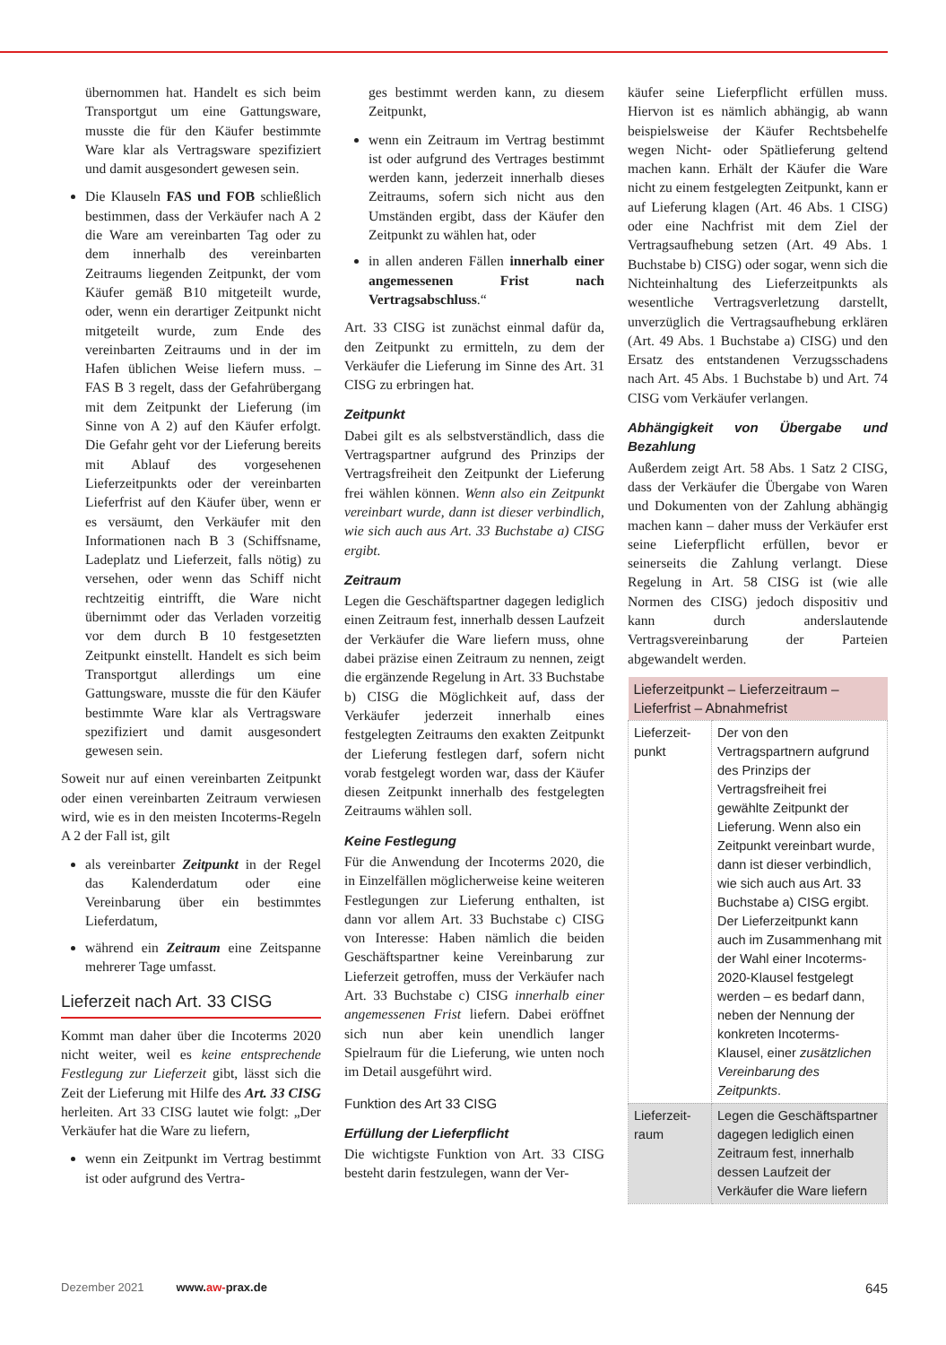übernommen hat. Handelt es sich beim Transportgut um eine Gattungsware, musste die für den Käufer bestimmte Ware klar als Vertragsware spezifiziert und damit ausgesondert gewesen sein.
Die Klauseln FAS und FOB schließlich bestimmen, dass der Verkäufer nach A 2 die Ware am vereinbarten Tag oder zu dem innerhalb des vereinbarten Zeitraums liegenden Zeitpunkt, der vom Käufer gemäß B10 mitgeteilt wurde, oder, wenn ein derartiger Zeitpunkt nicht mitgeteilt wurde, zum Ende des vereinbarten Zeitraums und in der im Hafen üblichen Weise liefern muss. – FAS B 3 regelt, dass der Gefahrübergang mit dem Zeitpunkt der Lieferung (im Sinne von A 2) auf den Käufer erfolgt. Die Gefahr geht vor der Lieferung bereits mit Ablauf des vorgesehenen Lieferzeitpunkts oder der vereinbarten Lieferfrist auf den Käufer über, wenn er es versäumt, den Verkäufer mit den Informationen nach B 3 (Schiffsname, Ladeplatz und Lieferzeit, falls nötig) zu versehen, oder wenn das Schiff nicht rechtzeitig eintrifft, die Ware nicht übernimmt oder das Verladen vorzeitig vor dem durch B 10 festgesetzten Zeitpunkt einstellt. Handelt es sich beim Transportgut allerdings um eine Gattungsware, musste die für den Käufer bestimmte Ware klar als Vertragsware spezifiziert und damit ausgesondert gewesen sein.
Soweit nur auf einen vereinbarten Zeitpunkt oder einen vereinbarten Zeitraum verwiesen wird, wie es in den meisten Incoterms-Regeln A 2 der Fall ist, gilt
als vereinbarter Zeitpunkt in der Regel das Kalenderdatum oder eine Vereinbarung über ein bestimmtes Lieferdatum,
während ein Zeitraum eine Zeitspanne mehrerer Tage umfasst.
Lieferzeit nach Art. 33 CISG
Kommt man daher über die Incoterms 2020 nicht weiter, weil es keine entsprechende Festlegung zur Lieferzeit gibt, lässt sich die Zeit der Lieferung mit Hilfe des Art. 33 CISG herleiten. Art 33 CISG lautet wie folgt: „Der Verkäufer hat die Ware zu liefern,
wenn ein Zeitpunkt im Vertrag bestimmt ist oder aufgrund des Vertra-
ges bestimmt werden kann, zu diesem Zeitpunkt,
wenn ein Zeitraum im Vertrag bestimmt ist oder aufgrund des Vertrages bestimmt werden kann, jederzeit innerhalb dieses Zeitraums, sofern sich nicht aus den Umständen ergibt, dass der Käufer den Zeitpunkt zu wählen hat, oder
in allen anderen Fällen innerhalb einer angemessenen Frist nach Vertragsabschluss.“
Art. 33 CISG ist zunächst einmal dafür da, den Zeitpunkt zu ermitteln, zu dem der Verkäufer die Lieferung im Sinne des Art. 31 CISG zu erbringen hat.
Zeitpunkt
Dabei gilt es als selbstverständlich, dass die Vertragspartner aufgrund des Prinzips der Vertragsfreiheit den Zeitpunkt der Lieferung frei wählen können. Wenn also ein Zeitpunkt vereinbart wurde, dann ist dieser verbindlich, wie sich auch aus Art. 33 Buchstabe a) CISG ergibt.
Zeitraum
Legen die Geschäftspartner dagegen lediglich einen Zeitraum fest, innerhalb dessen Laufzeit der Verkäufer die Ware liefern muss, ohne dabei präzise einen Zeitraum zu nennen, zeigt die ergänzende Regelung in Art. 33 Buchstabe b) CISG die Möglichkeit auf, dass der Verkäufer jederzeit innerhalb eines festgelegten Zeitraums den exakten Zeitpunkt der Lieferung festlegen darf, sofern nicht vorab festgelegt worden war, dass der Käufer diesen Zeitpunkt innerhalb des festgelegten Zeitraums wählen soll.
Keine Festlegung
Für die Anwendung der Incoterms 2020, die in Einzelfällen möglicherweise keine weiteren Festlegungen zur Lieferung enthalten, ist dann vor allem Art. 33 Buchstabe c) CISG von Interesse: Haben nämlich die beiden Geschäftspartner keine Vereinbarung zur Lieferzeit getroffen, muss der Verkäufer nach Art. 33 Buchstabe c) CISG innerhalb einer angemessenen Frist liefern. Dabei eröffnet sich nun aber kein unendlich langer Spielraum für die Lieferung, wie unten noch im Detail ausgeführt wird.
Funktion des Art 33 CISG
Erfüllung der Lieferpflicht
Die wichtigste Funktion von Art. 33 CISG besteht darin festzulegen, wann der Ver-
käufer seine Lieferpflicht erfüllen muss. Hiervon ist es nämlich abhängig, ab wann beispielsweise der Käufer Rechtsbehelfe wegen Nicht- oder Spätlieferung geltend machen kann. Erhält der Käufer die Ware nicht zu einem festgelegten Zeitpunkt, kann er auf Lieferung klagen (Art. 46 Abs. 1 CISG) oder eine Nachfrist mit dem Ziel der Vertragsaufhebung setzen (Art. 49 Abs. 1 Buchstabe b) CISG) oder sogar, wenn sich die Nichteinhaltung des Lieferzeitpunkts als wesentliche Vertragsverletzung darstellt, unverzüglich die Vertragsaufhebung erklären (Art. 49 Abs. 1 Buchstabe a) CISG) und den Ersatz des entstandenen Verzugsschadens nach Art. 45 Abs. 1 Buchstabe b) und Art. 74 CISG vom Verkäufer verlangen.
Abhängigkeit von Übergabe und Bezahlung
Außerdem zeigt Art. 58 Abs. 1 Satz 2 CISG, dass der Verkäufer die Übergabe von Waren und Dokumenten von der Zahlung abhängig machen kann – daher muss der Verkäufer erst seine Lieferpflicht erfüllen, bevor er seinerseits die Zahlung verlangt. Diese Regelung in Art. 58 CISG ist (wie alle Normen des CISG) jedoch dispositiv und kann durch anderslautende Vertragsvereinbarung der Parteien abgewandelt werden.
| Lieferzeitpunkt – Lieferzeitraum – Lieferfrist – Abnahmefrist | |
| --- | --- |
| Lieferzeit­punkt | Der von den Vertragspartnern aufgrund des Prinzips der Vertragsfreiheit frei gewählte Zeitpunkt der Lieferung. Wenn also ein Zeitpunkt vereinbart wurde, dann ist dieser verbindlich, wie sich auch aus Art. 33 Buchstabe a) CISG ergibt. Der Lieferzeitpunkt kann auch im Zusammenhang mit der Wahl einer Incoterms-2020-Klausel festgelegt werden – es bedarf dann, neben der Nennung der konkreten Incoterms-Klausel, einer zusätzlichen Vereinbarung des Zeitpunkts . |
| Lieferzeit­raum | Legen die Geschäftspartner dagegen lediglich einen Zeitraum fest, innerhalb dessen Laufzeit der Verkäufer die Ware liefern |
Dezember 2021 www.aw-prax.de 645